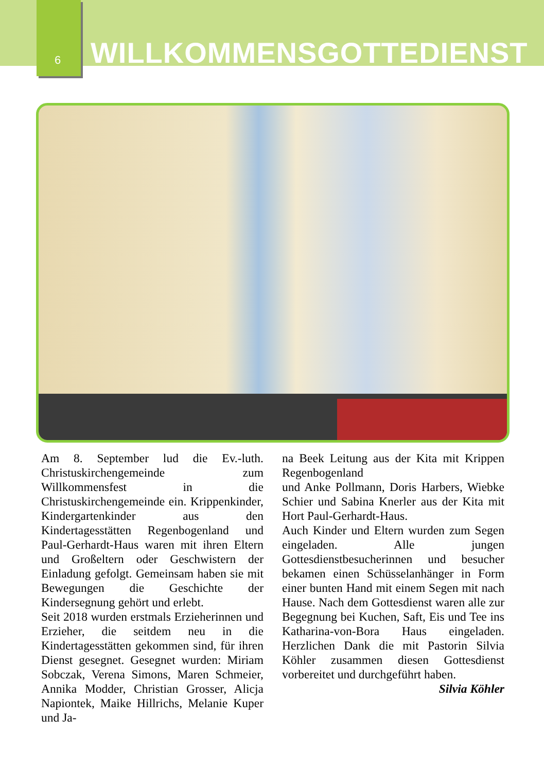6 WILLKOMMENSGOTTEDIENST
Am 8. September lud die Ev.-luth. Christuskirchengemeinde zum Willkommensfest in die Christuskirchengemeinde ein. Krippenkinder, Kindergartenkinder aus den Kindertagesstätten Regenbogenland und Paul-Gerhardt-Haus waren mit ihren Eltern und Großeltern oder Geschwistern der Einladung gefolgt. Gemeinsam haben sie mit Bewegungen die Geschichte der Kindersegnung gehört und erlebt.
Seit 2018 wurden erstmals Erzieherinnen und Erzieher, die seitdem neu in die Kindertagesstätten gekommen sind, für ihren Dienst gesegnet. Gesegnet wurden: Miriam Sobczak, Verena Simons, Maren Schmeier, Annika Modder, Christian Grosser, Alicja Napiontek, Maike Hillrichs, Melanie Kuper und Ja-
na Beek Leitung aus der Kita mit Krippen Regenbogenland
und Anke Pollmann, Doris Harbers, Wiebke Schier und Sabina Knerler aus der Kita mit Hort Paul-Gerhardt-Haus.
Auch Kinder und Eltern wurden zum Segen eingeladen. Alle jungen Gottesdienstbesucherinnen und besucher bekamen einen Schüsselanhänger in Form einer bunten Hand mit einem Segen mit nach Hause. Nach dem Gottesdienst waren alle zur Begegnung bei Kuchen, Saft, Eis und Tee ins Katharina-von-Bora Haus eingeladen. Herzlichen Dank die mit Pastorin Silvia Köhler zusammen diesen Gottesdienst vorbereitet und durchgeführt haben.
Silvia Köhler